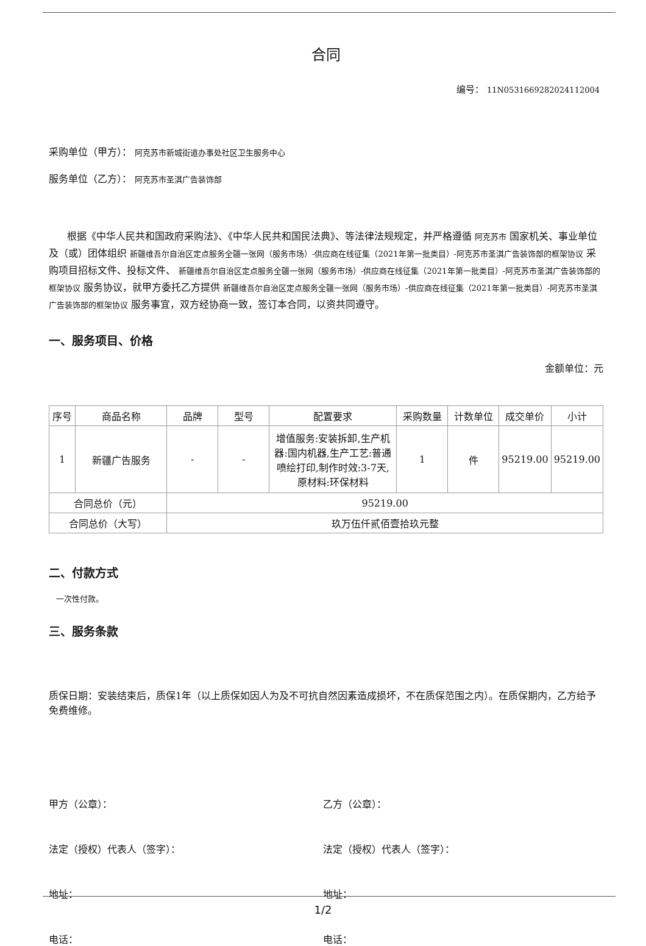合同
编号： 11N0531669282024112004
采购单位（甲方）： 阿克苏市新城街道办事处社区卫生服务中心
服务单位（乙方）： 阿克苏市圣淇广告装饰部
根据《中华人民共和国政府采购法》、《中华人民共和国民法典》、等法律法规规定，并严格遵循 阿克苏市 国家机关、事业单位及（或）团体组织 新疆维吾尔自治区定点服务全疆一张网（服务市场）-供应商在线征集（2021年第一批类目）-阿克苏市圣淇广告装饰部的框架协议 采购项目招标文件、投标文件、 新疆维吾尔自治区定点服务全疆一张网（服务市场）-供应商在线征集（2021年第一批类目）-阿克苏市圣淇广告装饰部的框架协议 服务协议，就甲方委托乙方提供 新疆维吾尔自治区定点服务全疆一张网（服务市场）-供应商在线征集（2021年第一批类目）-阿克苏市圣淇广告装饰部的框架协议 服务事宜，双方经协商一致，签订本合同，以资共同遵守。
一、服务项目、价格
金额单位：元
| 序号 | 商品名称 | 品牌 | 型号 | 配置要求 | 采购数量 | 计数单位 | 成交单价 | 小计 |
| --- | --- | --- | --- | --- | --- | --- | --- | --- |
| 1 | 新疆广告服务 | - | - | 增值服务:安装拆卸,生产机器:国内机器,生产工艺:普通喷绘打印,制作时效:3-7天,原材料:环保材料 | 1 | 件 | 95219.00 | 95219.00 |
| 合同总价（元） | | 95219.00 | | | | | | |
| 合同总价（大写） | | 玖万伍仟贰佰壹拾玖元整 | | | | | | |
二、付款方式
一次性付款。
三、服务条款
质保日期：安装结束后，质保1年（以上质保如因人为及不可抗自然因素造成损坏，不在质保范围之内）。在质保期内，乙方给予免费维修。
甲方（公章）： 乙方（公章）：
法定（授权）代表人（签字）： 法定（授权）代表人（签字）：
地址： 地址：
电话： 电话：
1/2